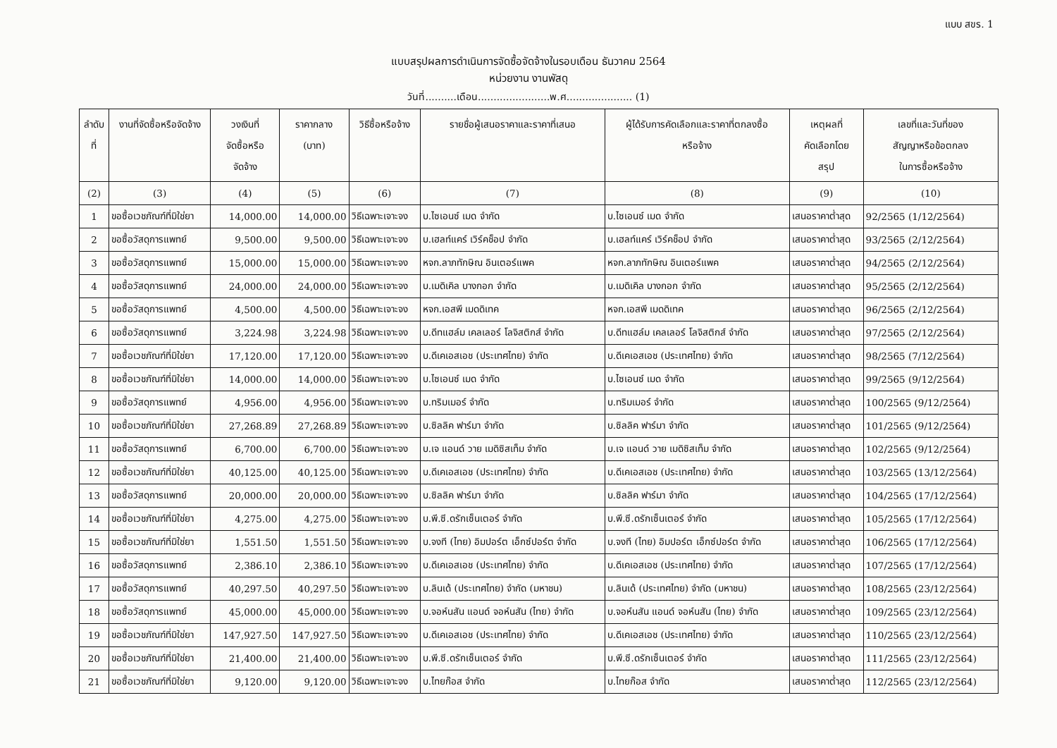แบบ สขร. 1
แบบสรุปผลการดำเนินการจัดซื้อจัดจ้างในรอบเดือน ธันวาคม 2564
หน่วยงาน งานพัสดุ
วันที่..........เดือน.......................พ.ศ..................... (1)
| ลำดับ ที่ | งานที่จัดซื้อหรือจัดจ้าง | วงเงินที่ จัดซื้อหรือ จัดจ้าง | ราคากลาง (บาท) | วิธีซื้อหรือจ้าง | รายชื่อผู้เสนอราคาและราคาที่เสนอ | ผู้ได้รับการคัดเลือกและราคาที่ตกลงซื้อ หรือจ้าง | เหตุผลที่ คัดเลือกโดย สรุป | เลขที่และวันที่ของ สัญญาหรือข้อตกลง ในการซื้อหรือจ้าง |
| --- | --- | --- | --- | --- | --- | --- | --- | --- |
| (2) | (3) | (4) | (5) | (6) | (7) | (8) | (9) | (10) |
| 1 | ขอซื้อเวชภัณฑ์ที่มิใช่ยา | 14,000.00 | 14,000.00 | วิธีเฉพาะเจาะจง | บ.ไซเอนซ์ เมด จำกัด | บ.ไซเอนซ์ เมด จำกัด | เสนอราคาต่ำสุด | 92/2565 (1/12/2564) |
| 2 | ขอซื้อวัสดุการแพทย์ | 9,500.00 | 9,500.00 | วิธีเฉพาะเจาะจง | บ.เฮลท์แคร์ เวิร์คช็อป จำกัด | บ.เฮลท์แคร์ เวิร์คช็อป จำกัด | เสนอราคาต่ำสุด | 93/2565 (2/12/2564) |
| 3 | ขอซื้อวัสดุการแพทย์ | 15,000.00 | 15,000.00 | วิธีเฉพาะเจาะจง | หจก.ลาภทักษิณ อินเตอร์แพค | หจก.ลาภทักษิณ อินเตอร์แพค | เสนอราคาต่ำสุด | 94/2565 (2/12/2564) |
| 4 | ขอซื้อวัสดุการแพทย์ | 24,000.00 | 24,000.00 | วิธีเฉพาะเจาะจง | บ.เมดิเคิล บางกอก จำกัด | บ.เมดิเคิล บางกอก จำกัด | เสนอราคาต่ำสุด | 95/2565 (2/12/2564) |
| 5 | ขอซื้อวัสดุการแพทย์ | 4,500.00 | 4,500.00 | วิธีเฉพาะเจาะจง | หจก.เอสพี เมดดิเทค | หจก.เอสพี เมดดิเทค | เสนอราคาต่ำสุด | 96/2565 (2/12/2564) |
| 6 | ขอซื้อวัสดุการแพทย์ | 3,224.98 | 3,224.98 | วิธีเฉพาะเจาะจง | บ.ดีทแฮล์ม เคลเลอร์ โลจิสติกส์ จำกัด | บ.ดีทแฮล์ม เคลเลอร์ โลจิสติกส์ จำกัด | เสนอราคาต่ำสุด | 97/2565 (2/12/2564) |
| 7 | ขอซื้อเวชภัณฑ์ที่มิใช่ยา | 17,120.00 | 17,120.00 | วิธีเฉพาะเจาะจง | บ.ดีเคเอสเอช (ประเทศไทย) จำกัด | บ.ดีเคเอสเอช (ประเทศไทย) จำกัด | เสนอราคาต่ำสุด | 98/2565 (7/12/2564) |
| 8 | ขอซื้อเวชภัณฑ์ที่มิใช่ยา | 14,000.00 | 14,000.00 | วิธีเฉพาะเจาะจง | บ.ไซเอนซ์ เมด จำกัด | บ.ไซเอนซ์ เมด จำกัด | เสนอราคาต่ำสุด | 99/2565 (9/12/2564) |
| 9 | ขอซื้อวัสดุการแพทย์ | 4,956.00 | 4,956.00 | วิธีเฉพาะเจาะจง | บ.ทริมเมอร์ จำกัด | บ.ทริมเมอร์ จำกัด | เสนอราคาต่ำสุด | 100/2565 (9/12/2564) |
| 10 | ขอซื้อเวชภัณฑ์ที่มิใช่ยา | 27,268.89 | 27,268.89 | วิธีเฉพาะเจาะจง | บ.ซิลลิค ฟาร์มา จำกัด | บ.ซิลลิค ฟาร์มา จำกัด | เสนอราคาต่ำสุด | 101/2565 (9/12/2564) |
| 11 | ขอซื้อวัสดุการแพทย์ | 6,700.00 | 6,700.00 | วิธีเฉพาะเจาะจง | บ.เจ แอนด์ วาย เมดิซิสเท็ม จำกัด | บ.เจ แอนด์ วาย เมดิซิสเท็ม จำกัด | เสนอราคาต่ำสุด | 102/2565 (9/12/2564) |
| 12 | ขอซื้อเวชภัณฑ์ที่มิใช่ยา | 40,125.00 | 40,125.00 | วิธีเฉพาะเจาะจง | บ.ดีเคเอสเอช (ประเทศไทย) จำกัด | บ.ดีเคเอสเอช (ประเทศไทย) จำกัด | เสนอราคาต่ำสุด | 103/2565 (13/12/2564) |
| 13 | ขอซื้อวัสดุการแพทย์ | 20,000.00 | 20,000.00 | วิธีเฉพาะเจาะจง | บ.ซิลลิค ฟาร์มา จำกัด | บ.ซิลลิค ฟาร์มา จำกัด | เสนอราคาต่ำสุด | 104/2565 (17/12/2564) |
| 14 | ขอซื้อเวชภัณฑ์ที่มิใช่ยา | 4,275.00 | 4,275.00 | วิธีเฉพาะเจาะจง | บ.พี.ซี.ดรักเซ็นเตอร์ จำกัด | บ.พี.ซี.ดรักเซ็นเตอร์ จำกัด | เสนอราคาต่ำสุด | 105/2565 (17/12/2564) |
| 15 | ขอซื้อเวชภัณฑ์ที่มิใช่ยา | 1,551.50 | 1,551.50 | วิธีเฉพาะเจาะจง | บ.จงที (ไทย) อิมปอร์ต เอ็กซ์ปอร์ต จำกัด | บ.จงที (ไทย) อิมปอร์ต เอ็กซ์ปอร์ต จำกัด | เสนอราคาต่ำสุด | 106/2565 (17/12/2564) |
| 16 | ขอซื้อวัสดุการแพทย์ | 2,386.10 | 2,386.10 | วิธีเฉพาะเจาะจง | บ.ดีเคเอสเอช (ประเทศไทย) จำกัด | บ.ดีเคเอสเอช (ประเทศไทย) จำกัด | เสนอราคาต่ำสุด | 107/2565 (17/12/2564) |
| 17 | ขอซื้อวัสดุการแพทย์ | 40,297.50 | 40,297.50 | วิธีเฉพาะเจาะจง | บ.ลินเด้ (ประเทศไทย) จำกัด (มหาชน) | บ.ลินเด้ (ประเทศไทย) จำกัด (มหาชน) | เสนอราคาต่ำสุด | 108/2565 (23/12/2564) |
| 18 | ขอซื้อวัสดุการแพทย์ | 45,000.00 | 45,000.00 | วิธีเฉพาะเจาะจง | บ.จอห์นสัน แอนด์ จอห์นสัน (ไทย) จำกัด | บ.จอห์นสัน แอนด์ จอห์นสัน (ไทย) จำกัด | เสนอราคาต่ำสุด | 109/2565 (23/12/2564) |
| 19 | ขอซื้อเวชภัณฑ์ที่มิใช่ยา | 147,927.50 | 147,927.50 | วิธีเฉพาะเจาะจง | บ.ดีเคเอสเอช (ประเทศไทย) จำกัด | บ.ดีเคเอสเอช (ประเทศไทย) จำกัด | เสนอราคาต่ำสุด | 110/2565 (23/12/2564) |
| 20 | ขอซื้อเวชภัณฑ์ที่มิใช่ยา | 21,400.00 | 21,400.00 | วิธีเฉพาะเจาะจง | บ.พี.ซี.ดรักเซ็นเตอร์ จำกัด | บ.พี.ซี.ดรักเซ็นเตอร์ จำกัด | เสนอราคาต่ำสุด | 111/2565 (23/12/2564) |
| 21 | ขอซื้อเวชภัณฑ์ที่มิใช่ยา | 9,120.00 | 9,120.00 | วิธีเฉพาะเจาะจง | บ.ไทยก๊อส จำกัด | บ.ไทยก๊อส จำกัด | เสนอราคาต่ำสุด | 112/2565 (23/12/2564) |